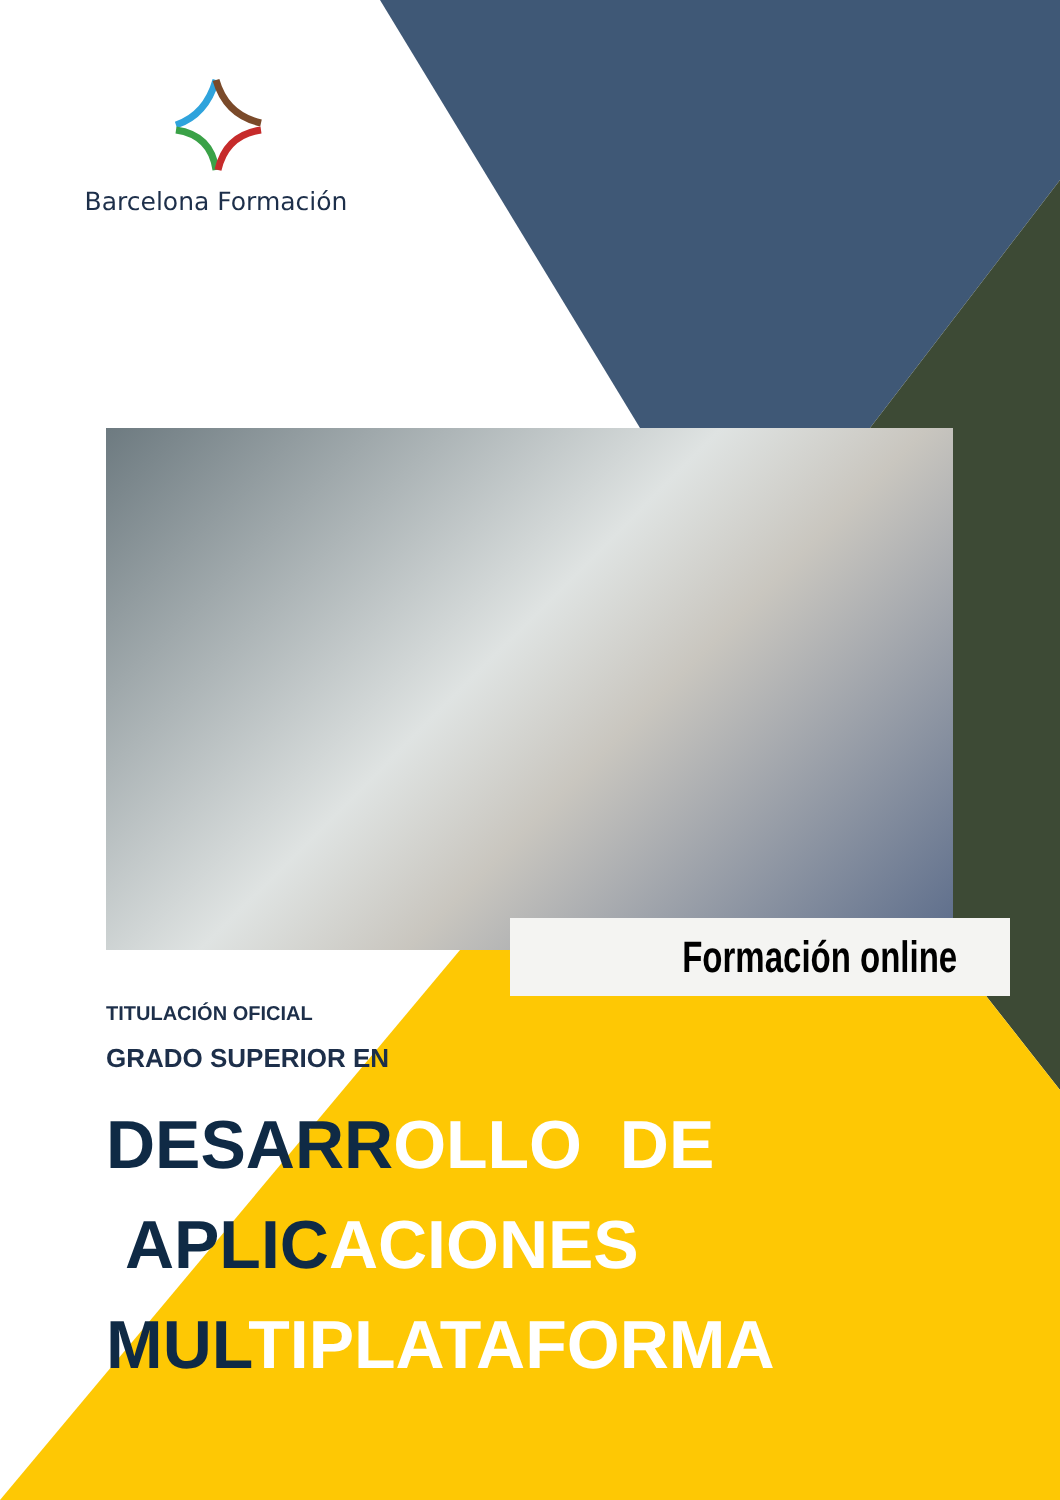Barcelona Formación
Formación online
TITULACIÓN OFICIAL
GRADO SUPERIOR EN
DESARROLLO DE
APLICACIONES
MULTIPLATAFORMA